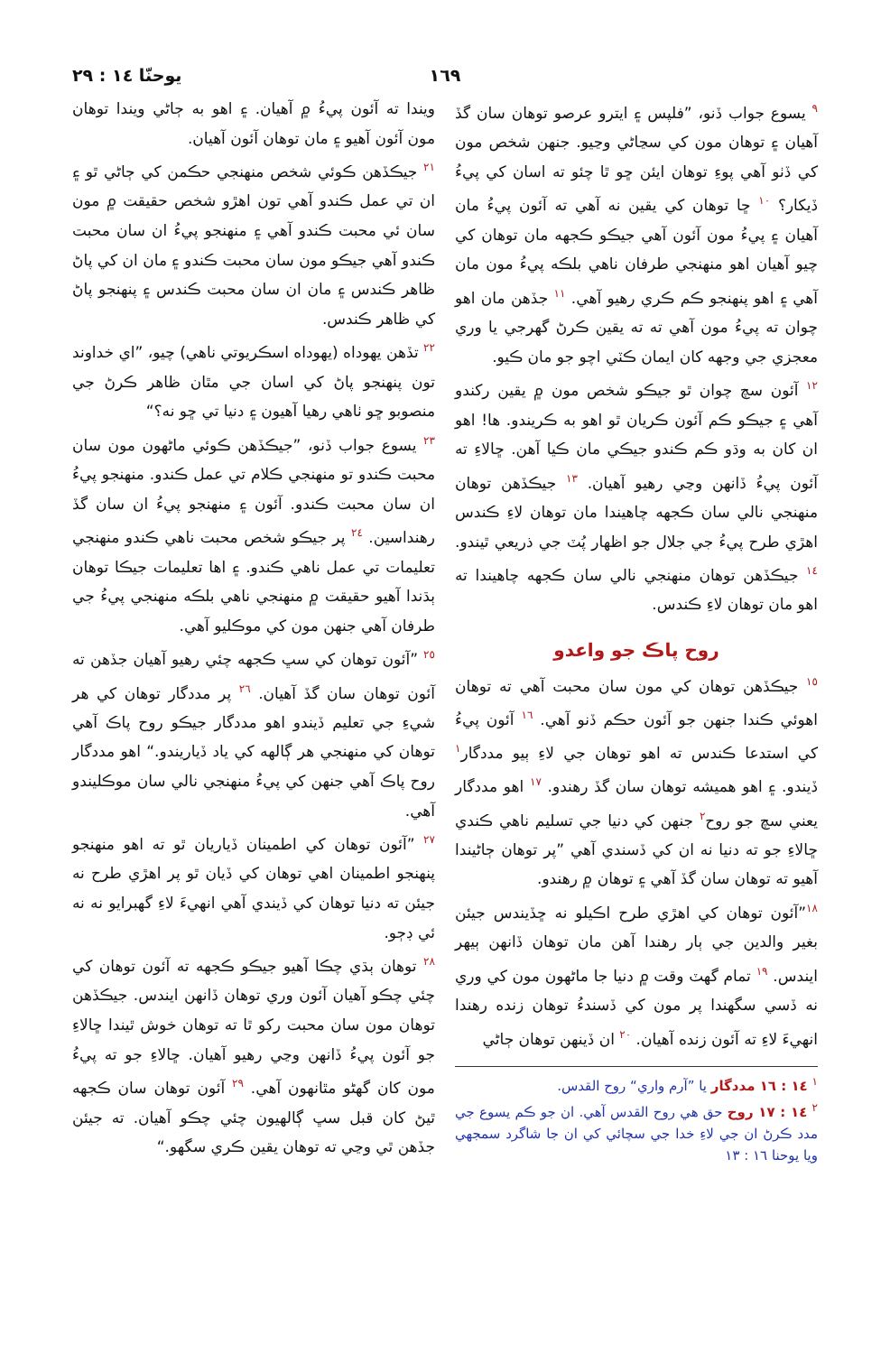١٦٩ يوحنّا ١٤ : ٢٩
<sup>٩</sup> يسوع جواب ڏنو، ”فلپس ۽ ايترو عرصو توهان سان گڏ آهيان ۽ توهان مون کي سڃاڻي وڃيو. جنهن شخص مون کي ڏٺو آهي پوءِ توهان ايئن ڇو ٿا چئو ته اسان کي پيءُ ڏيکار؟ <sup>١٠</sup> ڇا توهان کي يقين نه آهي ته آئون پيءُ مان آهيان ۽ پيءُ مون آئون آهي جيڪو ڪجهه مان توهان کي چيو آهيان اهو منهنجي طرفان ناهي بلڪه پيءُ مون مان آهي ۽ اهو پنهنجو ڪم ڪري رهيو آهي. <sup>١١</sup> جڏهن مان اهو چوان ته پيءُ مون آهي ته ته يقين ڪرڻ گهرجي يا وري معجزي جي وجهه کان ايمان ڪٽي اچو جو مان ڪيو.
<sup>١٢</sup> آئون سچ چوان ٿو جيڪو شخص مون ۾ يقين رکندو آهي ۽ جيڪو ڪم آئون ڪريان ٿو اهو به ڪريندو. ها! اهو ان کان به وڌو ڪم ڪندو جيڪي مان ڪيا آهن. ڇالاءِ ته آئون پيءُ ڏانهن وڃي رهيو آهيان. <sup>١٣</sup> جيڪڏهن توهان منهنجي نالي سان ڪجهه چاهيندا مان توهان لاءِ ڪندس اهڙي طرح پيءُ جي جلال جو اظهار پُٽ جي ذريعي ٿيندو. <sup>١٤</sup> جيڪڏهن توهان منهنجي نالي سان ڪجهه چاهيندا ته اهو مان توهان لاءِ ڪندس.
روح پاڪ جو واعدو
<sup>١٥</sup> جيڪڏهن توهان کي مون سان محبت آهي ته توهان اهوئي ڪندا جنهن جو آئون حڪم ڏنو آهي. <sup>١٦</sup> آئون پيءُ کي استدعا ڪندس ته اهو توهان جي لاءِ ٻيو مددگار<sup>١</sup> ڏيندو. ۽ اهو هميشه توهان سان گڏ رهندو. <sup>١٧</sup> اهو مددگار يعني سچ جو روح<sup>٢</sup> جنهن کي دنيا جي تسليم ناهي ڪندي ڇالاءِ جو ته دنيا نه ان کي ڏسندي آهي ”پر توهان ڄاڻيندا آهيو ته توهان سان گڏ آهي ۽ توهان ۾ رهندو.
<sup>١٨</sup>”آئون توهان کي اهڙي طرح اڪيلو نه ڇڏيندس جيئن بغير والدين جي ٻار رهندا آهن مان توهان ڏانهن ٻيهر ايندس. <sup>١٩</sup> تمام گهٽ وقت ۾ دنيا جا ماڻهون مون کي وري نه ڏسي سگهندا پر مون کي ڏسندءُ توهان زنده رهندا انهيءَ لاءِ ته آئون زنده آهيان. <sup>٢٠</sup> ان ڏينهن توهان ڄاڻي
<sup>١</sup> ١٤ : ١٦ مددگار يا ”آرم واري“ روح القدس.
<sup>٢</sup> ١٤ : ١٧ روح حق هي روح القدس آهي. ان جو ڪم يسوع جي مدد ڪرڻ ان جي لاءِ خدا جي سچائي کي ان جا شاگرد سمجهي ويا يوحنا ١٦ : ١٣
ويندا ته آئون پيءُ ۾ آهيان. ۽ اهو به ڄاڻي ويندا توهان مون آئون آهيو ۽ مان توهان آئون آهيان.
<sup>٢١</sup> جيڪڏهن ڪوئي شخص منهنجي حڪمن کي ڄاڻي ٿو ۽ ان تي عمل ڪندو آهي تون اهڙو شخص حقيقت ۾ مون سان ئي محبت ڪندو آهي ۽ منهنجو پيءُ ان سان محبت ڪندو آهي جيڪو مون سان محبت ڪندو ۽ مان ان کي پاڻ ظاهر ڪندس ۽ مان ان سان محبت ڪندس ۽ پنهنجو پاڻ کي ظاهر ڪندس.
<sup>٢٢</sup> تڏهن يهوداه (يهوداه اسڪريوتي ناهي) چيو، ”اي خداوند تون پنهنجو پاڻ کي اسان جي مٿان ظاهر ڪرڻ جي منصوبو ڇو ٺاهي رهيا آهيون ۽ دنيا تي ڇو نه؟“
<sup>٢٣</sup> يسوع جواب ڏنو، ”جيڪڏهن ڪوئي ماڻهون مون سان محبت ڪندو تو منهنجي ڪلام تي عمل ڪندو. منهنجو پيءُ ان سان محبت ڪندو. آئون ۽ منهنجو پيءُ ان سان گڏ رهنداسين. <sup>٢٤</sup> پر جيڪو شخص محبت ناهي ڪندو منهنجي تعليمات تي عمل ناهي ڪندو. ۽ اها تعليمات جيڪا توهان ٻڌندا آهيو حقيقت ۾ منهنجي ناهي بلڪه منهنجي پيءُ جي طرفان آهي جنهن مون کي موڪليو آهي.
<sup>٢٥</sup> ”آئون توهان کي سڀ ڪجهه چئي رهيو آهيان جڏهن ته آئون توهان سان گڏ آهيان. <sup>٢٦</sup> پر مددگار توهان کي هر شيءِ جي تعليم ڏيندو اهو مددگار جيڪو روح پاڪ آهي توهان کي منهنجي هر ڳالهه کي ياد ڏياريندو.“ اهو مددگار روح پاڪ آهي جنهن کي پيءُ منهنجي نالي سان موڪليندو آهي.
<sup>٢٧</sup> ”آئون توهان کي اطمينان ڏياريان ٿو ته اهو منهنجو پنهنجو اطمينان اهي توهان کي ڏيان ٿو پر اهڙي طرح نه جيئن ته دنيا توهان کي ڏيندي آهي انهيءَ لاءِ گهبرايو نه نه ئي ڊڄو.
<sup>٢٨</sup> توهان ٻڌي چڪا آهيو جيڪو ڪجهه ته آئون توهان کي چئي چڪو آهيان آئون وري توهان ڏانهن ايندس. جيڪڏهن توهان مون سان محبت رکو ٿا ته توهان خوش ٿيندا ڇالاءِ جو آئون پيءُ ڏانهن وڃي رهيو آهيان. ڇالاءِ جو ته پيءُ مون کان گهڻو مٿانهون آهي. <sup>٢٩</sup> آئون توهان سان ڪجهه ٿيڻ کان قبل سڀ ڳالهيون چئي چڪو آهيان. ته جيئن جڏهن ٿي وڃي ته توهان يقين ڪري سگهو.“